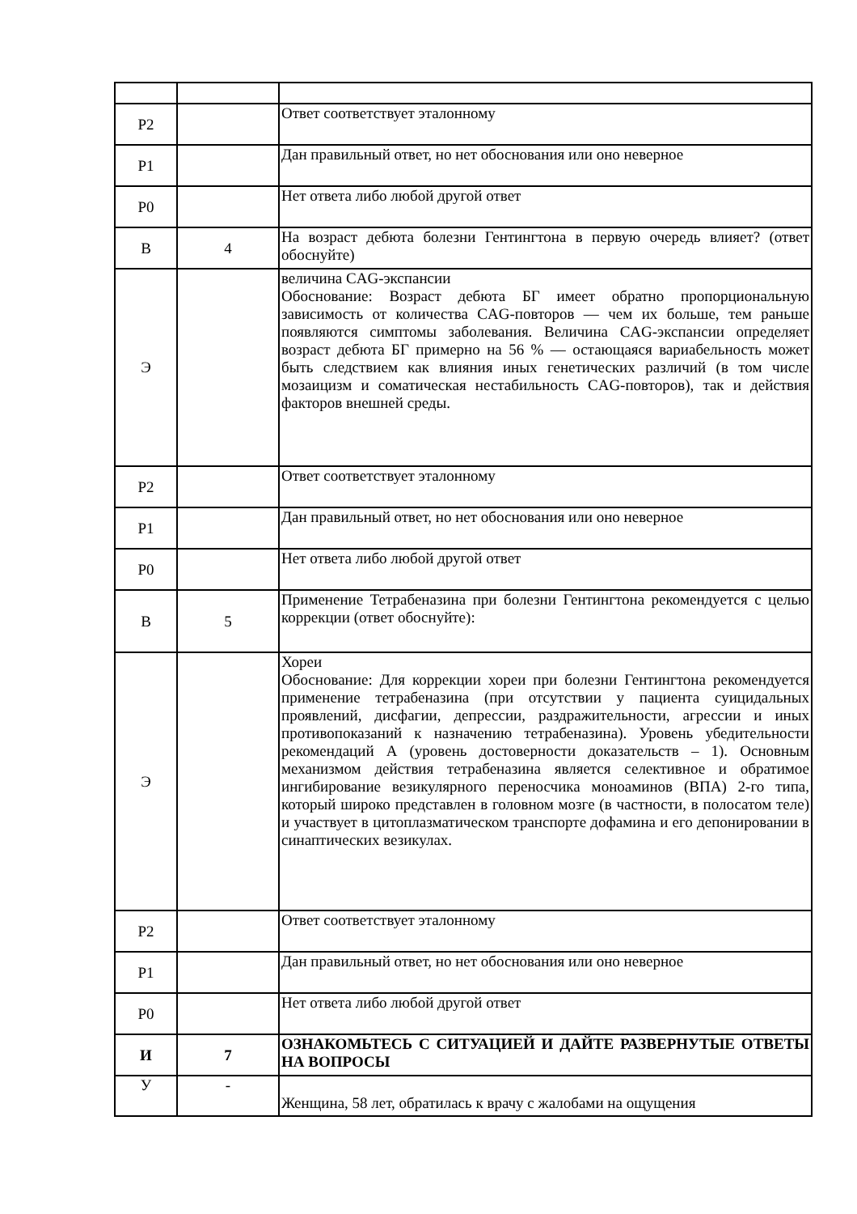| Р2 | | Ответ соответствует эталонному |
| Р1 | | Дан правильный ответ, но нет обоснования или оно неверное |
| Р0 | | Нет ответа либо любой другой ответ |
| В | 4 | На возраст дебюта болезни Гентингтона в первую очередь влияет? (ответ обоснуйте) |
| Э | | величина CAG-экспансии Обоснование: Возраст дебюта БГ имеет обратно пропорциональную зависимость от количества CAG-повторов — чем их больше, тем раньше появляются симптомы заболевания. Величина CAG-экспансии определяет возраст дебюта БГ примерно на 56 % — остающаяся вариабельность может быть следствием как влияния иных генетических различий (в том числе мозаицизм и соматическая нестабильность CAG-повторов), так и действия факторов внешней среды. |
| Р2 | | Ответ соответствует эталонному |
| Р1 | | Дан правильный ответ, но нет обоснования или оно неверное |
| Р0 | | Нет ответа либо любой другой ответ |
| В | 5 | Применение Тетрабеназина при болезни Гентингтона рекомендуется с целью коррекции (ответ обоснуйте): |
| Э | | Хореи Обоснование: Для коррекции хореи при болезни Гентингтона рекомендуется применение тетрабеназина (при отсутствии у пациента суицидальных проявлений, дисфагии, депрессии, раздражительности, агрессии и иных противопоказаний к назначению тетрабеназина). Уровень убедительности рекомендаций А (уровень достоверности доказательств – 1). Основным механизмом действия тетрабеназина является селективное и обратимое ингибирование везикулярного переносчика моноаминов (ВПА) 2-го типа, который широко представлен в головном мозге (в частности, в полосатом теле) и участвует в цитоплазматическом транспорте дофамина и его депонировании в синаптических везикулах. |
| Р2 | | Ответ соответствует эталонному |
| Р1 | | Дан правильный ответ, но нет обоснования или оно неверное |
| Р0 | | Нет ответа либо любой другой ответ |
| И | 7 | ОЗНАКОМЬТЕСЬ С СИТУАЦИЕЙ И ДАЙТЕ РАЗВЕРНУТЫЕ ОТВЕТЫ НА ВОПРОСЫ |
| У | - | Женщина, 58 лет, обратилась к врачу с жалобами на ощущения |